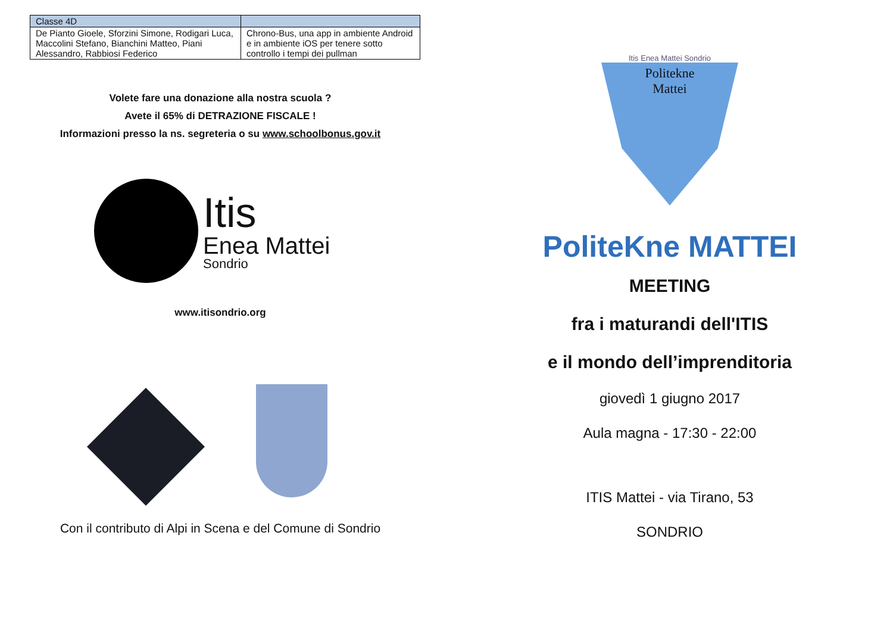| Classe 4D | |
| --- | --- |
| De Pianto Gioele, Sforzini Simone, Rodigari Luca, Maccolini Stefano, Bianchini Matteo, Piani Alessandro, Rabbiosi Federico | Chrono-Bus, una app in ambiente Android e in ambiente iOS per tenere sotto controllo i tempi dei pullman |
Volete fare una donazione alla nostra scuola ?
Avete il 65% di DETRAZIONE FISCALE !
Informazioni presso la ns. segreteria o su www.schoolbonus.gov.it
Itis
Enea Mattei
Sondrio
www.itisondrio.org
Con il contributo di Alpi in Scena e del Comune di Sondrio
Itis Enea Mattei Sondrio
Politekne
Mattei
PoliteKne MATTEI
MEETING
fra i maturandi dell'ITIS
e il mondo dell’imprenditoria
giovedì 1 giugno 2017
Aula magna - 17:30 - 22:00
ITIS Mattei - via Tirano, 53
SONDRIO